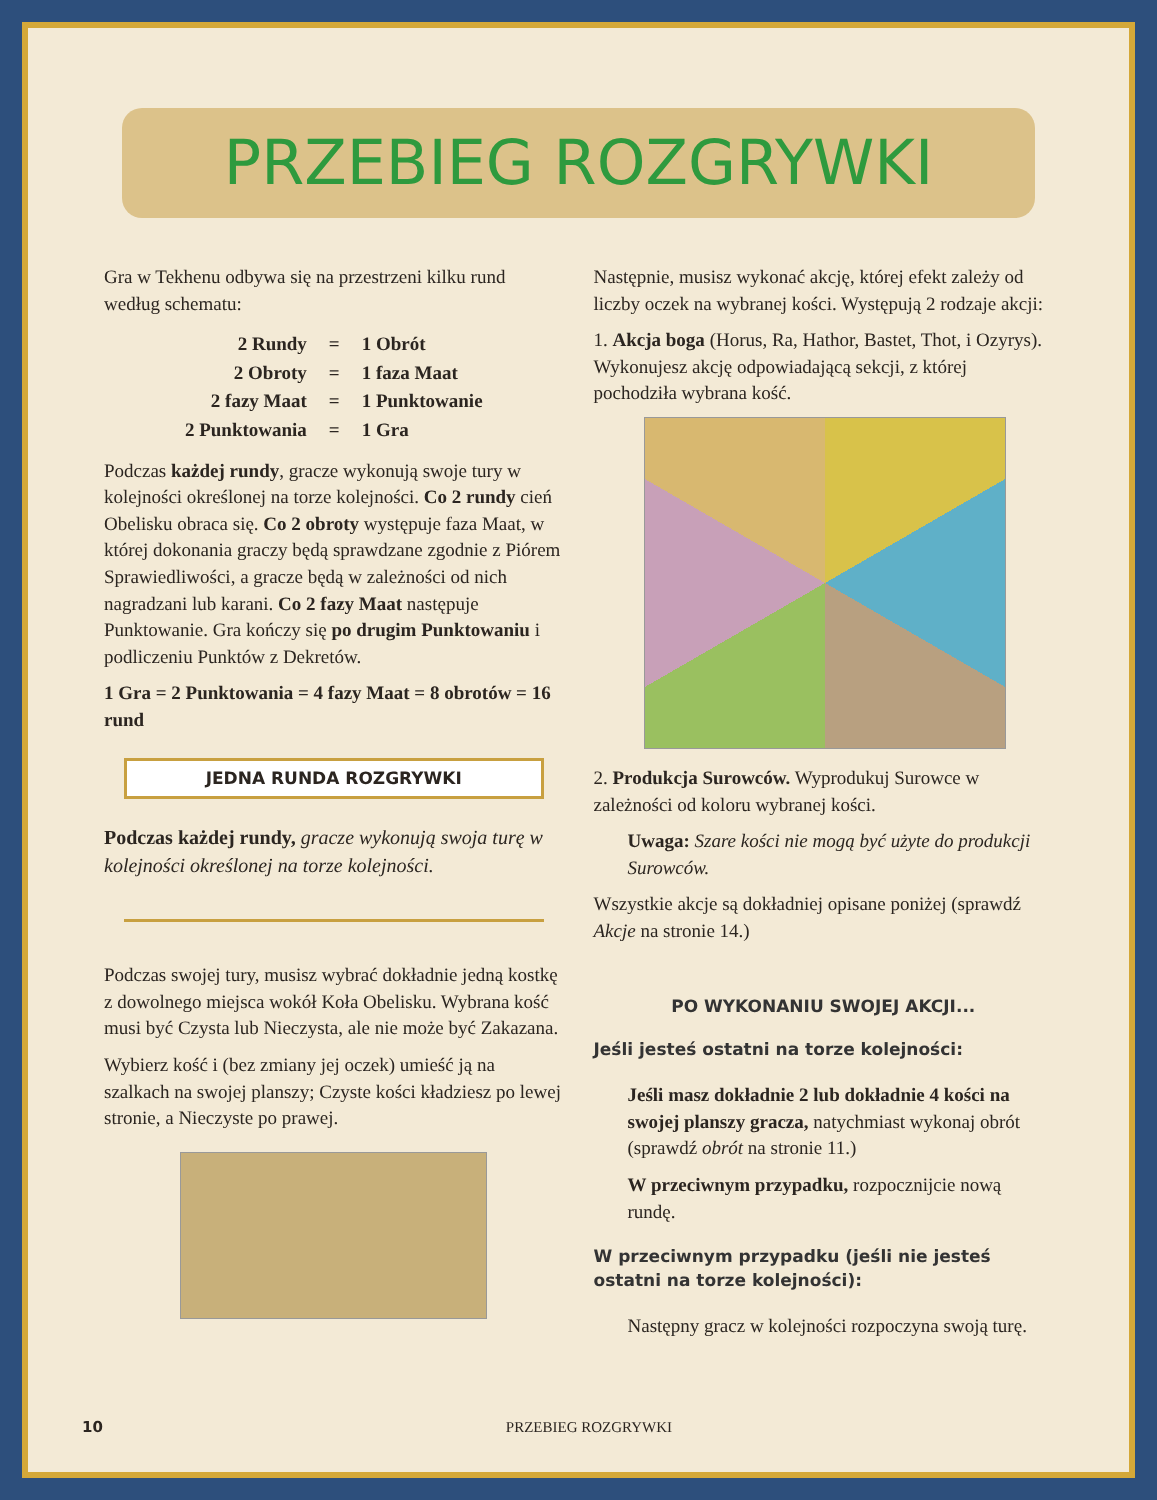PRZEBIEG ROZGRYWKI
Gra w Tekhenu odbywa się na przestrzeni kilku rund według schematu:
| 2 Rundy | = | 1 Obrót |
| 2 Obroty | = | 1 faza Maat |
| 2 fazy Maat | = | 1 Punktowanie |
| 2 Punktowania | = | 1 Gra |
Podczas każdej rundy, gracze wykonują swoje tury w kolejności określonej na torze kolejności. Co 2 rundy cień Obelisku obraca się. Co 2 obroty występuje faza Maat, w której dokonania graczy będą sprawdzane zgodnie z Piórem Sprawiedliwości, a gracze będą w zależności od nich nagradzani lub karani. Co 2 fazy Maat następuje Punktowanie. Gra kończy się po drugim Punktowaniu i podliczeniu Punktów z Dekretów.
1 Gra = 2 Punktowania = 4 fazy Maat = 8 obrotów = 16 rund
JEDNA RUNDA ROZGRYWKI
Podczas każdej rundy, gracze wykonują swoja turę w kolejności określonej na torze kolejności.
Podczas swojej tury, musisz wybrać dokładnie jedną kostkę z dowolnego miejsca wokół Koła Obelisku. Wybrana kość musi być Czysta lub Nieczysta, ale nie może być Zakazana.
Wybierz kość i (bez zmiany jej oczek) umieść ją na szalkach na swojej planszy; Czyste kości kładziesz po lewej stronie, a Nieczyste po prawej.
Następnie, musisz wykonać akcję, której efekt zależy od liczby oczek na wybranej kości. Występują 2 rodzaje akcji:
1. Akcja boga (Horus, Ra, Hathor, Bastet, Thot, i Ozyrys). Wykonujesz akcję odpowiadającą sekcji, z której pochodziła wybrana kość.
2. Produkcja Surowców. Wyprodukuj Surowce w zależności od koloru wybranej kości.
Uwaga: Szare kości nie mogą być użyte do produkcji Surowców.
Wszystkie akcje są dokładniej opisane poniżej (sprawdź Akcje na stronie 14.)
PO WYKONANIU SWOJEJ AKCJI...
Jeśli jesteś ostatni na torze kolejności:
Jeśli masz dokładnie 2 lub dokładnie 4 kości na swojej planszy gracza, natychmiast wykonaj obrót (sprawdź obrót na stronie 11.)
W przeciwnym przypadku, rozpocznijcie nową rundę.
W przeciwnym przypadku (jeśli nie jesteś ostatni na torze kolejności):
Następny gracz w kolejności rozpoczyna swoją turę.
10 PRZEBIEG ROZGRYWKI